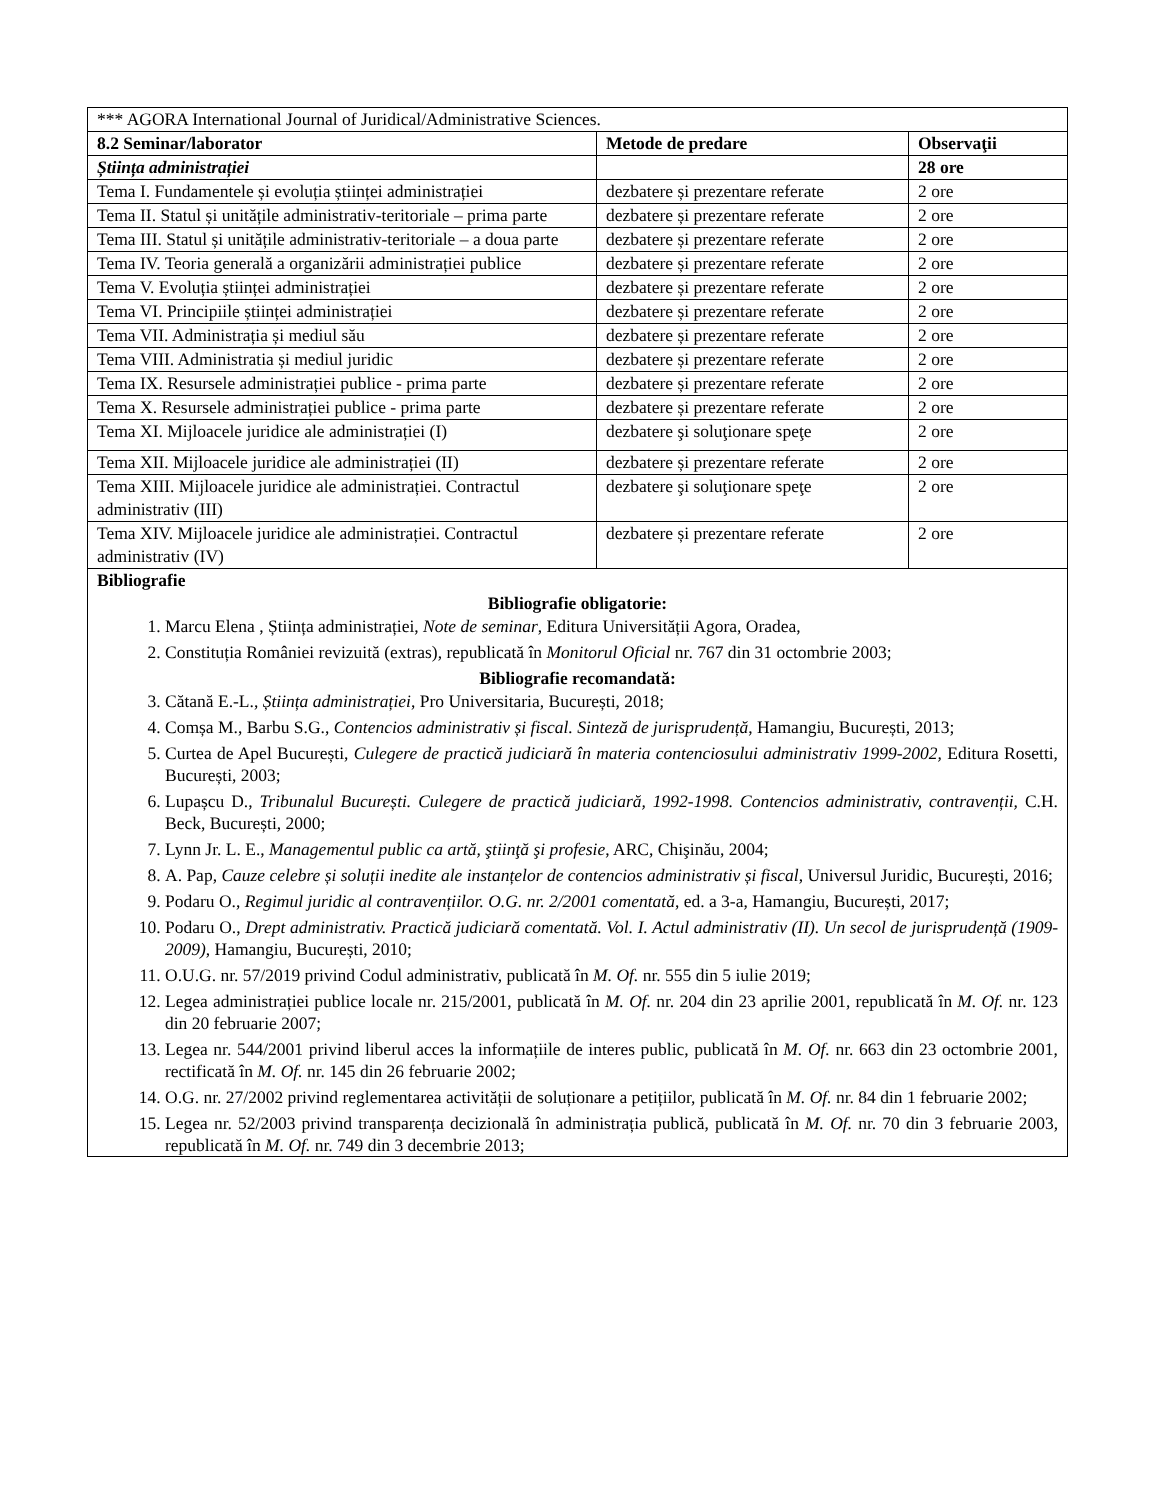| *** AGORA International Journal of Juridical/Administrative Sciences. | | |
| 8.2 Seminar/laborator | Metode de predare | Observaţii |
| Știința administrației | | 28 ore |
| Tema I. Fundamentele și evoluția științei administrației | dezbatere și prezentare referate | 2 ore |
| Tema II. Statul și unitățile administrativ-teritoriale – prima parte | dezbatere și prezentare referate | 2 ore |
| Tema III. Statul și unitățile administrativ-teritoriale – a doua parte | dezbatere și prezentare referate | 2 ore |
| Tema IV. Teoria generală a organizării administrației publice | dezbatere și prezentare referate | 2 ore |
| Tema V. Evoluția științei administrației | dezbatere și prezentare referate | 2 ore |
| Tema VI. Principiile științei administrației | dezbatere și prezentare referate | 2 ore |
| Tema VII. Administrația și mediul său | dezbatere și prezentare referate | 2 ore |
| Tema VIII. Administratia și mediul juridic | dezbatere și prezentare referate | 2 ore |
| Tema IX. Resursele administrației publice - prima parte | dezbatere și prezentare referate | 2 ore |
| Tema X. Resursele administrației publice - prima parte | dezbatere și prezentare referate | 2 ore |
| Tema XI. Mijloacele juridice ale administrației (I) | dezbatere şi soluţionare speţe | 2 ore |
| Tema XII. Mijloacele juridice ale administrației (II) | dezbatere și prezentare referate | 2 ore |
| Tema XIII. Mijloacele juridice ale administrației. Contractul administrativ (III) | dezbatere şi soluţionare speţe | 2 ore |
| Tema XIV. Mijloacele juridice ale administrației. Contractul administrativ (IV) | dezbatere și prezentare referate | 2 ore |
| Bibliografie Bibliografie obligatorie: 1. Marcu Elena , Știința administrației, Note de seminar , Editura Universității Agora, Oradea, 2. Constituția României revizuită (extras), republicată în Monitorul Oficial nr. 767 din 31 octombrie 2003; Bibliografie recomandată: 3. Cătană E.-L., Știința administrației , Pro Universitaria, București, 2018; 4. Comșa M., Barbu S.G., Contencios administrativ și fiscal. Sinteză de jurisprudență , Hamangiu, București, 2013; 5. Curtea de Apel București, Culegere de practică judiciară în materia contenciosului administrativ 1999-2002, Editura Rosetti, București, 2003; 6. Lupașcu D., Tribunalul București. Culegere de practică judiciară, 1992-1998. Contencios administrativ, contravenții, C.H. Beck, București, 2000; 7. Lynn Jr. L. E., Managementul public ca artă, ştiinţă şi profesie , ARC, Chişinău, 2004; 8. A. Pap, Cauze celebre și soluții inedite ale instanțelor de contencios administrativ și fiscal , Universul Juridic, București, 2016; 9. Podaru O., Regimul juridic al contravențiilor. O.G. nr. 2/2001 comentată , ed. a 3-a, Hamangiu, București, 2017; 10. Podaru O., Drept administrativ. Practică judiciară comentată. Vol. I. Actul administrativ (II). Un secol de jurisprudență (1909-2009) , Hamangiu, București, 2010; 11. O.U.G. nr. 57/2019 privind Codul administrativ, publicată în M. Of. nr. 555 din 5 iulie 2019; 12. Legea administrației publice locale nr. 215/2001, publicată în M. Of. nr. 204 din 23 aprilie 2001, republicată în M. Of. nr. 123 din 20 februarie 2007; 13. Legea nr. 544/2001 privind liberul acces la informațiile de interes public, publicată în M. Of. nr. 663 din 23 octombrie 2001, rectificată în M. Of. nr. 145 din 26 februarie 2002; 14. O.G. nr. 27/2002 privind reglementarea activității de soluționare a petițiilor, publicată în M. Of. nr. 84 din 1 februarie 2002; 15. Legea nr. 52/2003 privind transparența decizională în administrația publică, publicată în M. Of. nr. 70 din 3 februarie 2003, republicată în M. Of. nr. 749 din 3 decembrie 2013; | | |